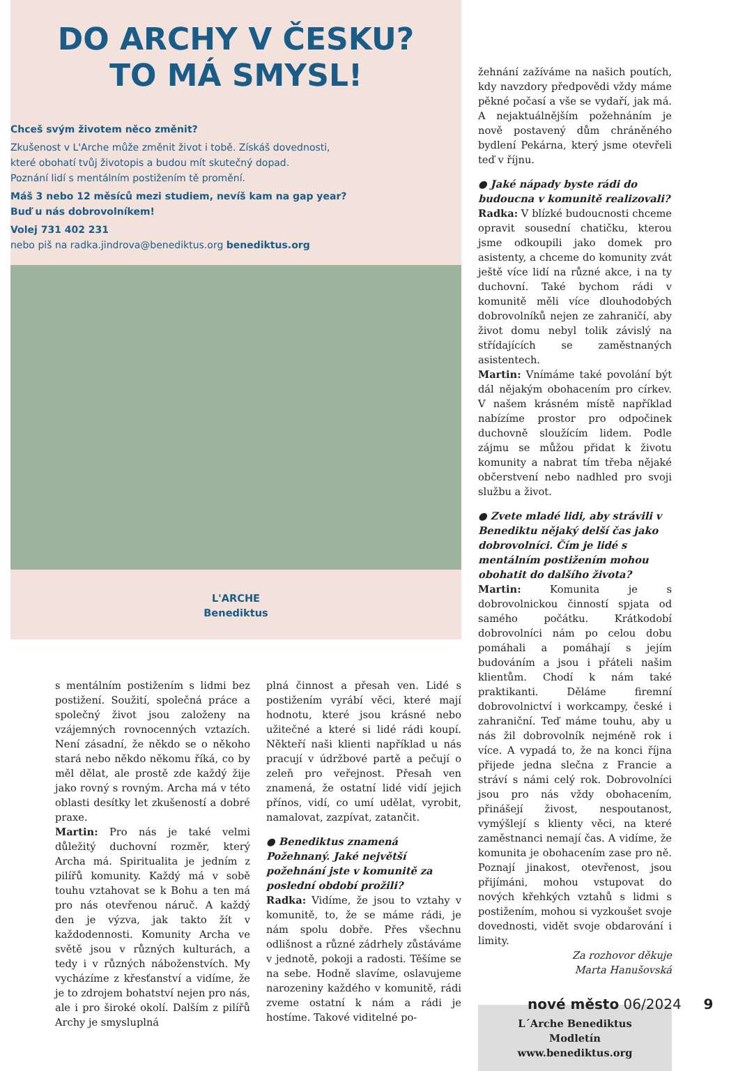DO ARCHY V ČESKU?
TO MÁ SMYSL!
Chceš svým životem něco změnit?
Zkušenost v L'Arche může změnit život i tobě. Získáš dovednosti,
které obohatí tvůj životopis a budou mít skutečný dopad.
Poznání lidí s mentálním postižením tě promění.
Máš 3 nebo 12 měsíců mezi studiem, nevíš kam na gap year?
Buď u nás dobrovolníkem!
Volej 731 402 231
nebo piš na radka.jindrova@benediktus.org benediktus.org
L'ARCHE
Benediktus
žehnání zažíváme na našich poutích, kdy navzdory předpovědi vždy máme pěkné počasí a vše se vydaří, jak má. A nejaktuálnějším požehnáním je nově postavený dům chráněného bydlení Pekárna, který jsme otevřeli teď v říjnu.
● Jaké nápady byste rádi do budoucna v komunitě realizovali?
Radka: V blízké budoucnosti chceme opravit sousední chatičku, kterou jsme odkoupili jako domek pro asistenty, a chceme do komunity zvát ještě více lidí na různé akce, i na ty duchovní. Také bychom rádi v komunitě měli více dlouhodobých dobrovolníků nejen ze zahraničí, aby život domu nebyl tolik závislý na střídajících se zaměstnaných asistentech.
Martin: Vnímáme také povolání být dál nějakým obohacením pro církev. V našem krásném místě například nabízíme prostor pro odpočinek duchovně sloužícím lidem. Podle zájmu se můžou přidat k životu komunity a nabrat tím třeba nějaké občerstvení nebo nadhled pro svoji službu a život.
● Zvete mladé lidi, aby strávili v Benediktu nějaký delší čas jako dobrovolníci. Čím je lidé s mentálním postižením mohou obohatit do dalšího života?
Martin: Komunita je s dobrovolnickou činností spjata od samého počátku. Krátkodobí dobrovolníci nám po celou dobu pomáhali a pomáhají s jejím budováním a jsou i přáteli našim klientům. Chodí k nám také praktikanti. Děláme firemní dobrovolnictví i workcampy, české i zahraniční. Teď máme touhu, aby u nás žil dobrovolník nejméně rok i více. A vypadá to, že na konci října přijede jedna slečna z Francie a stráví s námi celý rok. Dobrovolníci jsou pro nás vždy obohacením, přinášejí živost, nespoutanost, vymýšlejí s klienty věci, na které zaměstnanci nemají čas. A vidíme, že komunita je obohacením zase pro ně. Poznají jinakost, otevřenost, jsou přijímáni, mohou vstupovat do nových křehkých vztahů s lidmi s postižením, mohou si vyzkoušet svoje dovednosti, vidět svoje obdarování i limity.
Za rozhovor děkuje
Marta Hanušovská
L´Arche Benediktus
Modletín
www.benediktus.org
s mentálním postižením s lidmi bez postižení. Soužití, společná práce a společný život jsou založeny na vzájemných rovnocenných vztazích. Není zásadní, že někdo se o někoho stará nebo někdo někomu říká, co by měl dělat, ale prostě zde každý žije jako rovný s rovným. Archa má v této oblasti desítky let zkušeností a dobré praxe.
Martin: Pro nás je také velmi důležitý duchovní rozměr, který Archa má. Spiritualita je jedním z pilířů komunity. Každý má v sobě touhu vztahovat se k Bohu a ten má pro nás otevřenou náruč. A každý den je výzva, jak takto žít v každodennosti. Komunity Archa ve světě jsou v různých kulturách, a tedy i v různých náboženstvích. My vycházíme z křesťanství a vidíme, že je to zdrojem bohatství nejen pro nás, ale i pro široké okolí. Dalším z pilířů Archy je smysluplná
plná činnost a přesah ven. Lidé s postižením vyrábí věci, které mají hodnotu, které jsou krásné nebo užitečné a které si lidé rádi koupí. Někteří naši klienti například u nás pracují v údržbové partě a pečují o zeleň pro veřejnost. Přesah ven znamená, že ostatní lidé vidí jejich přínos, vidí, co umí udělat, vyrobit, namalovat, zazpívat, zatančit.
● Benediktus znamená Požehnaný. Jaké největší požehnání jste v komunitě za poslední období prožili?
Radka: Vidíme, že jsou to vztahy v komunitě, to, že se máme rádi, je nám spolu dobře. Přes všechnu odlišnost a různé zádrhely zůstáváme v jednotě, pokoji a radosti. Těšíme se na sebe. Hodně slavíme, oslavujeme narozeniny každého v komunitě, rádi zveme ostatní k nám a rádi je hostíme. Takové viditelné po-
nové město 06/2024 9